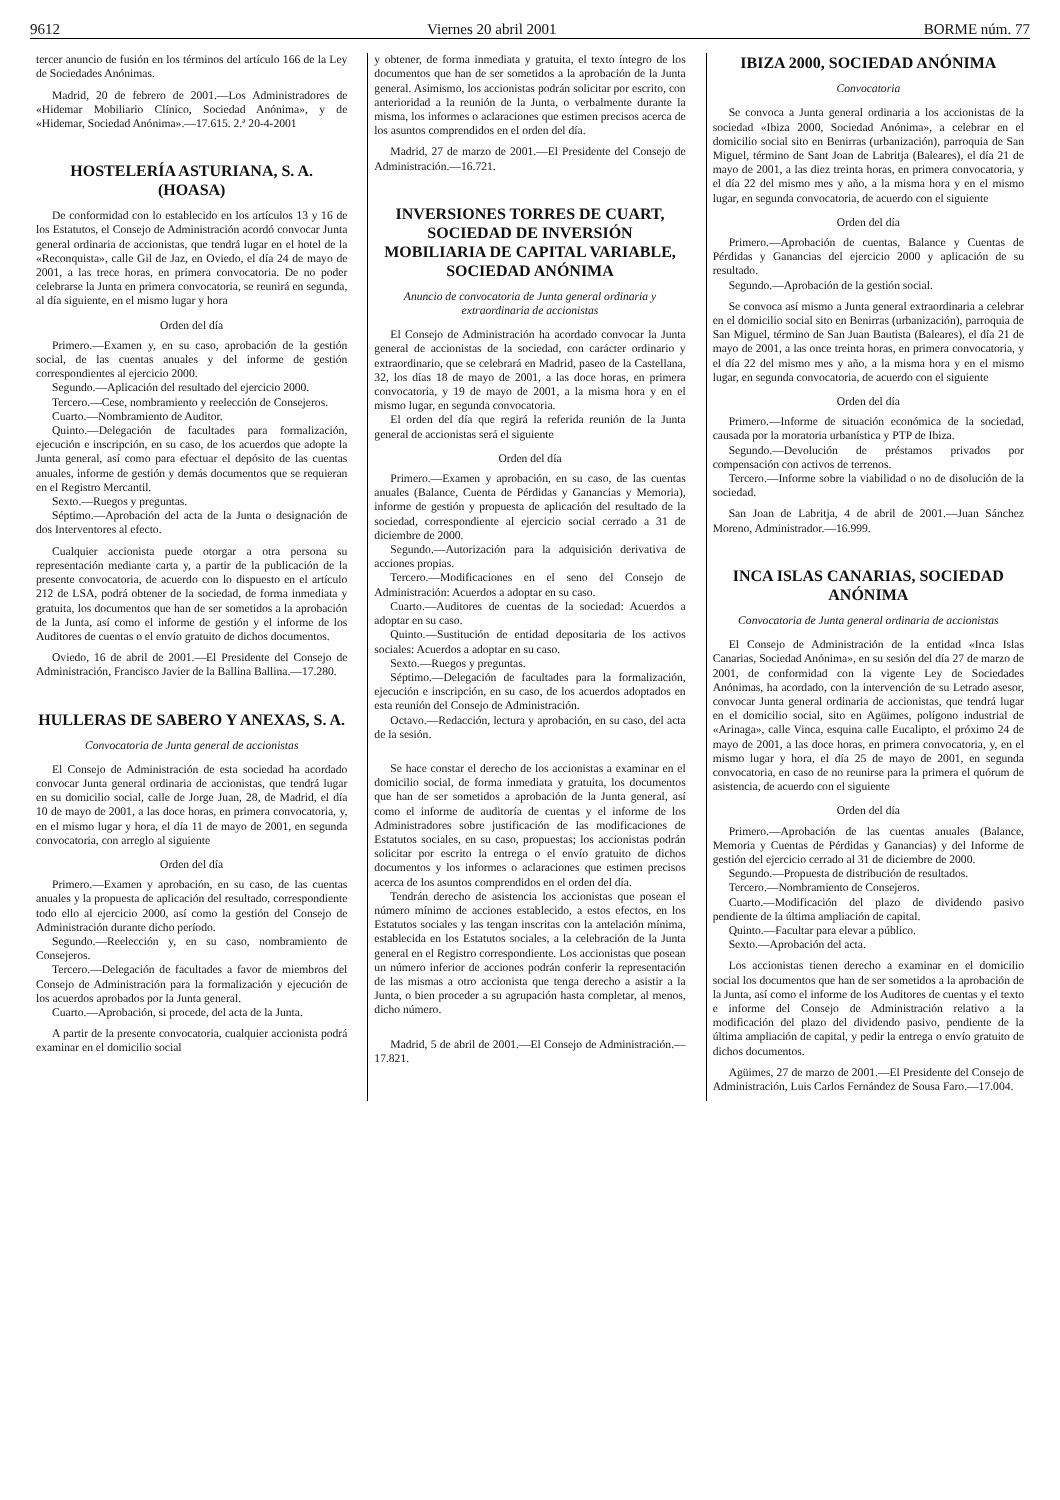9612 Viernes 20 abril 2001 BORME núm. 77
tercer anuncio de fusión en los términos del artículo 166 de la Ley de Sociedades Anónimas.
Madrid, 20 de febrero de 2001.—Los Administradores de «Hidemar Mobiliario Clínico, Sociedad Anónima», y de «Hidemar, Sociedad Anónima».—17.615. 2.ª 20-4-2001
HOSTELERÍA ASTURIANA, S. A. (HOASA)
De conformidad con lo establecido en los artículos 13 y 16 de los Estatutos, el Consejo de Administración acordó convocar Junta general ordinaria de accionistas, que tendrá lugar en el hotel de la «Reconquista», calle Gil de Jaz, en Oviedo, el día 24 de mayo de 2001, a las trece horas, en primera convocatoria. De no poder celebrarse la Junta en primera convocatoria, se reunirá en segunda, al día siguiente, en el mismo lugar y hora
Orden del día
Primero.—Examen y, en su caso, aprobación de la gestión social, de las cuentas anuales y del informe de gestión correspondientes al ejercicio 2000.
Segundo.—Aplicación del resultado del ejercicio 2000.
Tercero.—Cese, nombramiento y reelección de Consejeros.
Cuarto.—Nombramiento de Auditor.
Quinto.—Delegación de facultades para formalización, ejecución e inscripción, en su caso, de los acuerdos que adopte la Junta general, así como para efectuar el depósito de las cuentas anuales, informe de gestión y demás documentos que se requieran en el Registro Mercantil.
Sexto.—Ruegos y preguntas.
Séptimo.—Aprobación del acta de la Junta o designación de dos Interventores al efecto.
Cualquier accionista puede otorgar a otra persona su representación mediante carta y, a partir de la publicación de la presente convocatoria, de acuerdo con lo dispuesto en el artículo 212 de LSA, podrá obtener de la sociedad, de forma inmediata y gratuita, los documentos que han de ser sometidos a la aprobación de la Junta, así como el informe de gestión y el informe de los Auditores de cuentas o el envío gratuito de dichos documentos.
Oviedo, 16 de abril de 2001.—El Presidente del Consejo de Administración, Francisco Javier de la Ballina Ballina.—17.280.
HULLERAS DE SABERO Y ANEXAS, S. A.
Convocatoria de Junta general de accionistas
El Consejo de Administración de esta sociedad ha acordado convocar Junta general ordinaria de accionistas, que tendrá lugar en su domicilio social, calle de Jorge Juan, 28, de Madrid, el día 10 de mayo de 2001, a las doce horas, en primera convocatoria, y, en el mismo lugar y hora, el día 11 de mayo de 2001, en segunda convocatoria, con arreglo al siguiente
Orden del día
Primero.—Examen y aprobación, en su caso, de las cuentas anuales y la propuesta de aplicación del resultado, correspondiente todo ello al ejercicio 2000, así como la gestión del Consejo de Administración durante dicho período.
Segundo.—Reelección y, en su caso, nombramiento de Consejeros.
Tercero.—Delegación de facultades a favor de miembros del Consejo de Administración para la formalización y ejecución de los acuerdos aprobados por la Junta general.
Cuarto.—Aprobación, si procede, del acta de la Junta.
A partir de la presente convocatoria, cualquier accionista podrá examinar en el domicilio social
y obtener, de forma inmediata y gratuita, el texto íntegro de los documentos que han de ser sometidos a la aprobación de la Junta general. Asimismo, los accionistas podrán solicitar por escrito, con anterioridad a la reunión de la Junta, o verbalmente durante la misma, los informes o aclaraciones que estimen precisos acerca de los asuntos comprendidos en el orden del día.
Madrid, 27 de marzo de 2001.—El Presidente del Consejo de Administración.—16.721.
INVERSIONES TORRES DE CUART, SOCIEDAD DE INVERSIÓN MOBILIARIA DE CAPITAL VARIABLE, SOCIEDAD ANÓNIMA
Anuncio de convocatoria de Junta general ordinaria y extraordinaria de accionistas
El Consejo de Administración ha acordado convocar la Junta general de accionistas de la sociedad, con carácter ordinario y extraordinario, que se celebrará en Madrid, paseo de la Castellana, 32, los días 18 de mayo de 2001, a las doce horas, en primera convocatoria, y 19 de mayo de 2001, a la misma hora y en el mismo lugar, en segunda convocatoria.
El orden del día que regirá la referida reunión de la Junta general de accionistas será el siguiente
Orden del día
Primero.—Examen y aprobación, en su caso, de las cuentas anuales (Balance, Cuenta de Pérdidas y Ganancias y Memoria), informe de gestión y propuesta de aplicación del resultado de la sociedad, correspondiente al ejercicio social cerrado a 31 de diciembre de 2000.
Segundo.—Autorización para la adquisición derivativa de acciones propias.
Tercero.—Modificaciones en el seno del Consejo de Administración: Acuerdos a adoptar en su caso.
Cuarto.—Auditores de cuentas de la sociedad: Acuerdos a adoptar en su caso.
Quinto.—Sustitución de entidad depositaria de los activos sociales: Acuerdos a adoptar en su caso.
Sexto.—Ruegos y preguntas.
Séptimo.—Delegación de facultades para la formalización, ejecución e inscripción, en su caso, de los acuerdos adoptados en esta reunión del Consejo de Administración.
Octavo.—Redacción, lectura y aprobación, en su caso, del acta de la sesión.
Se hace constar el derecho de los accionistas a examinar en el domicilio social, de forma inmediata y gratuita, los documentos que han de ser sometidos a aprobación de la Junta general, así como el informe de auditoría de cuentas y el informe de los Administradores sobre justificación de las modificaciones de Estatutos sociales, en su caso, propuestas; los accionistas podrán solicitar por escrito la entrega o el envío gratuito de dichos documentos y los informes o aclaraciones que estimen precisos acerca de los asuntos comprendidos en el orden del día.
Tendrán derecho de asistencia los accionistas que posean el número mínimo de acciones establecido, a estos efectos, en los Estatutos sociales y las tengan inscritas con la antelación mínima, establecida en los Estatutos sociales, a la celebración de la Junta general en el Registro correspondiente. Los accionistas que posean un número inferior de acciones podrán conferir la representación de las mismas a otro accionista que tenga derecho a asistir a la Junta, o bien proceder a su agrupación hasta completar, al menos, dicho número.
Madrid, 5 de abril de 2001.—El Consejo de Administración.—17.821.
IBIZA 2000, SOCIEDAD ANÓNIMA
Convocatoria
Se convoca a Junta general ordinaria a los accionistas de la sociedad «Ibiza 2000, Sociedad Anónima», a celebrar en el domicilio social sito en Benirras (urbanización), parroquia de San Miguel, término de Sant Joan de Labritja (Baleares), el día 21 de mayo de 2001, a las diez treinta horas, en primera convocatoria, y el día 22 del mismo mes y año, a la misma hora y en el mismo lugar, en segunda convocatoria, de acuerdo con el siguiente
Orden del día
Primero.—Aprobación de cuentas, Balance y Cuentas de Pérdidas y Ganancias del ejercicio 2000 y aplicación de su resultado.
Segundo.—Aprobación de la gestión social.
Se convoca así mismo a Junta general extraordinaria a celebrar en el domicilio social sito en Benirras (urbanización), parroquia de San Miguel, término de San Juan Bautista (Baleares), el día 21 de mayo de 2001, a las once treinta horas, en primera convocatoria, y el día 22 del mismo mes y año, a la misma hora y en el mismo lugar, en segunda convocatoria, de acuerdo con el siguiente
Orden del día
Primero.—Informe de situación económica de la sociedad, causada por la moratoria urbanística y PTP de Ibiza.
Segundo.—Devolución de préstamos privados por compensación con activos de terrenos.
Tercero.—Informe sobre la viabilidad o no de disolución de la sociedad.
San Joan de Labritja, 4 de abril de 2001.—Juan Sánchez Moreno, Administrador.—16.999.
INCA ISLAS CANARIAS, SOCIEDAD ANÓNIMA
Convocatoria de Junta general ordinaria de accionistas
El Consejo de Administración de la entidad «Inca Islas Canarias, Sociedad Anónima», en su sesión del día 27 de marzo de 2001, de conformidad con la vigente Ley de Sociedades Anónimas, ha acordado, con la intervención de su Letrado asesor, convocar Junta general ordinaria de accionistas, que tendrá lugar en el domicilio social, sito en Agüimes, polígono industrial de «Arinaga», calle Vinca, esquina calle Eucalipto, el próximo 24 de mayo de 2001, a las doce horas, en primera convocatoria, y, en el mismo lugar y hora, el día 25 de mayo de 2001, en segunda convocatoria, en caso de no reunirse para la primera el quórum de asistencia, de acuerdo con el siguiente
Orden del día
Primero.—Aprobación de las cuentas anuales (Balance, Memoria y Cuentas de Pérdidas y Ganancias) y del Informe de gestión del ejercicio cerrado al 31 de diciembre de 2000.
Segundo.—Propuesta de distribución de resultados.
Tercero.—Nombramiento de Consejeros.
Cuarto.—Modificación del plazo de dividendo pasivo pendiente de la última ampliación de capital.
Quinto.—Facultar para elevar a público.
Sexto.—Aprobación del acta.
Los accionistas tienen derecho a examinar en el domicilio social los documentos que han de ser sometidos a la aprobación de la Junta, así como el informe de los Auditores de cuentas y el texto e informe del Consejo de Administración relativo a la modificación del plazo del dividendo pasivo, pendiente de la última ampliación de capital, y pedir la entrega o envío gratuito de dichos documentos.
Agüimes, 27 de marzo de 2001.—El Presidente del Consejo de Administración, Luis Carlos Fernández de Sousa Faro.—17.004.